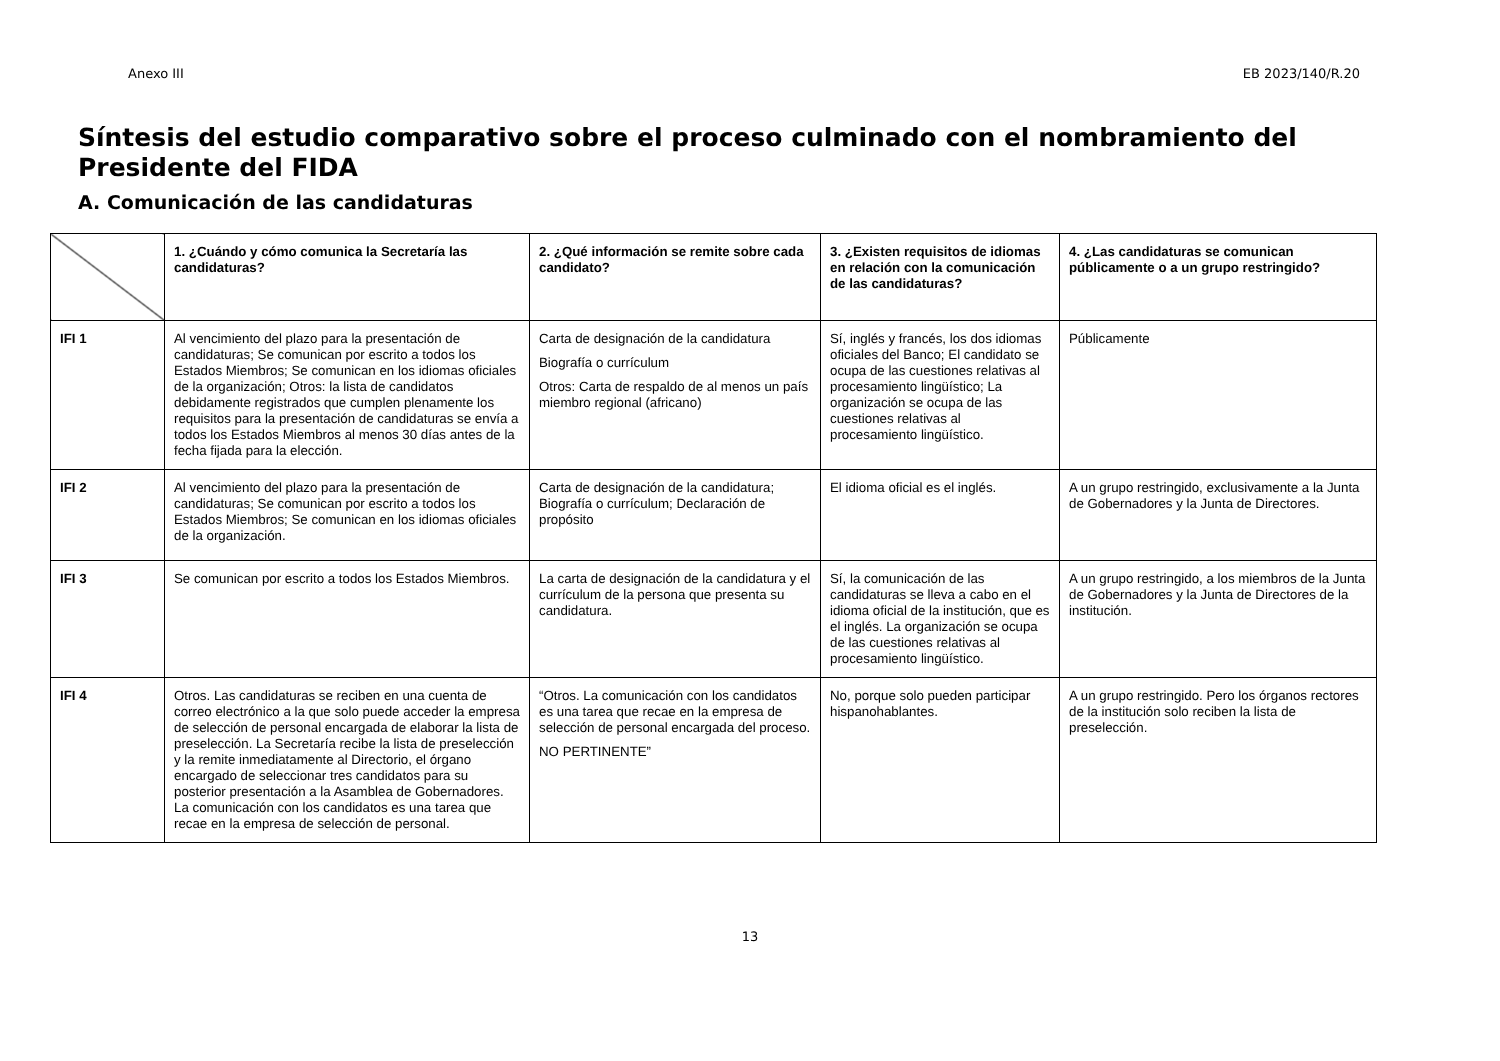Anexo III EB 2023/140/R.20
Síntesis del estudio comparativo sobre el proceso culminado con el nombramiento del Presidente del FIDA
A. Comunicación de las candidaturas
| | 1. ¿Cuándo y cómo comunica la Secretaría las candidaturas? | 2. ¿Qué información se remite sobre cada candidato? | 3. ¿Existen requisitos de idiomas en relación con la comunicación de las candidaturas? | 4. ¿Las candidaturas se comunican públicamente o a un grupo restringido? |
| --- | --- | --- | --- | --- |
| IFI 1 | Al vencimiento del plazo para la presentación de candidaturas; Se comunican por escrito a todos los Estados Miembros; Se comunican en los idiomas oficiales de la organización; Otros: la lista de candidatos debidamente registrados que cumplen plenamente los requisitos para la presentación de candidaturas se envía a todos los Estados Miembros al menos 30 días antes de la fecha fijada para la elección. | Carta de designación de la candidatura Biografía o currículum Otros: Carta de respaldo de al menos un país miembro regional (africano) | Sí, inglés y francés, los dos idiomas oficiales del Banco; El candidato se ocupa de las cuestiones relativas al procesamiento lingüístico; La organización se ocupa de las cuestiones relativas al procesamiento lingüístico. | Públicamente |
| IFI 2 | Al vencimiento del plazo para la presentación de candidaturas; Se comunican por escrito a todos los Estados Miembros; Se comunican en los idiomas oficiales de la organización. | Carta de designación de la candidatura; Biografía o currículum; Declaración de propósito | El idioma oficial es el inglés. | A un grupo restringido, exclusivamente a la Junta de Gobernadores y la Junta de Directores. |
| IFI 3 | Se comunican por escrito a todos los Estados Miembros. | La carta de designación de la candidatura y el currículum de la persona que presenta su candidatura. | Sí, la comunicación de las candidaturas se lleva a cabo en el idioma oficial de la institución, que es el inglés. La organización se ocupa de las cuestiones relativas al procesamiento lingüístico. | A un grupo restringido, a los miembros de la Junta de Gobernadores y la Junta de Directores de la institución. |
| IFI 4 | Otros. Las candidaturas se reciben en una cuenta de correo electrónico a la que solo puede acceder la empresa de selección de personal encargada de elaborar la lista de preselección. La Secretaría recibe la lista de preselección y la remite inmediatamente al Directorio, el órgano encargado de seleccionar tres candidatos para su posterior presentación a la Asamblea de Gobernadores. La comunicación con los candidatos es una tarea que recae en la empresa de selección de personal. | “Otros. La comunicación con los candidatos es una tarea que recae en la empresa de selección de personal encargada del proceso. NO PERTINENTE” | No, porque solo pueden participar hispanohablantes. | A un grupo restringido. Pero los órganos rectores de la institución solo reciben la lista de preselección. |
13